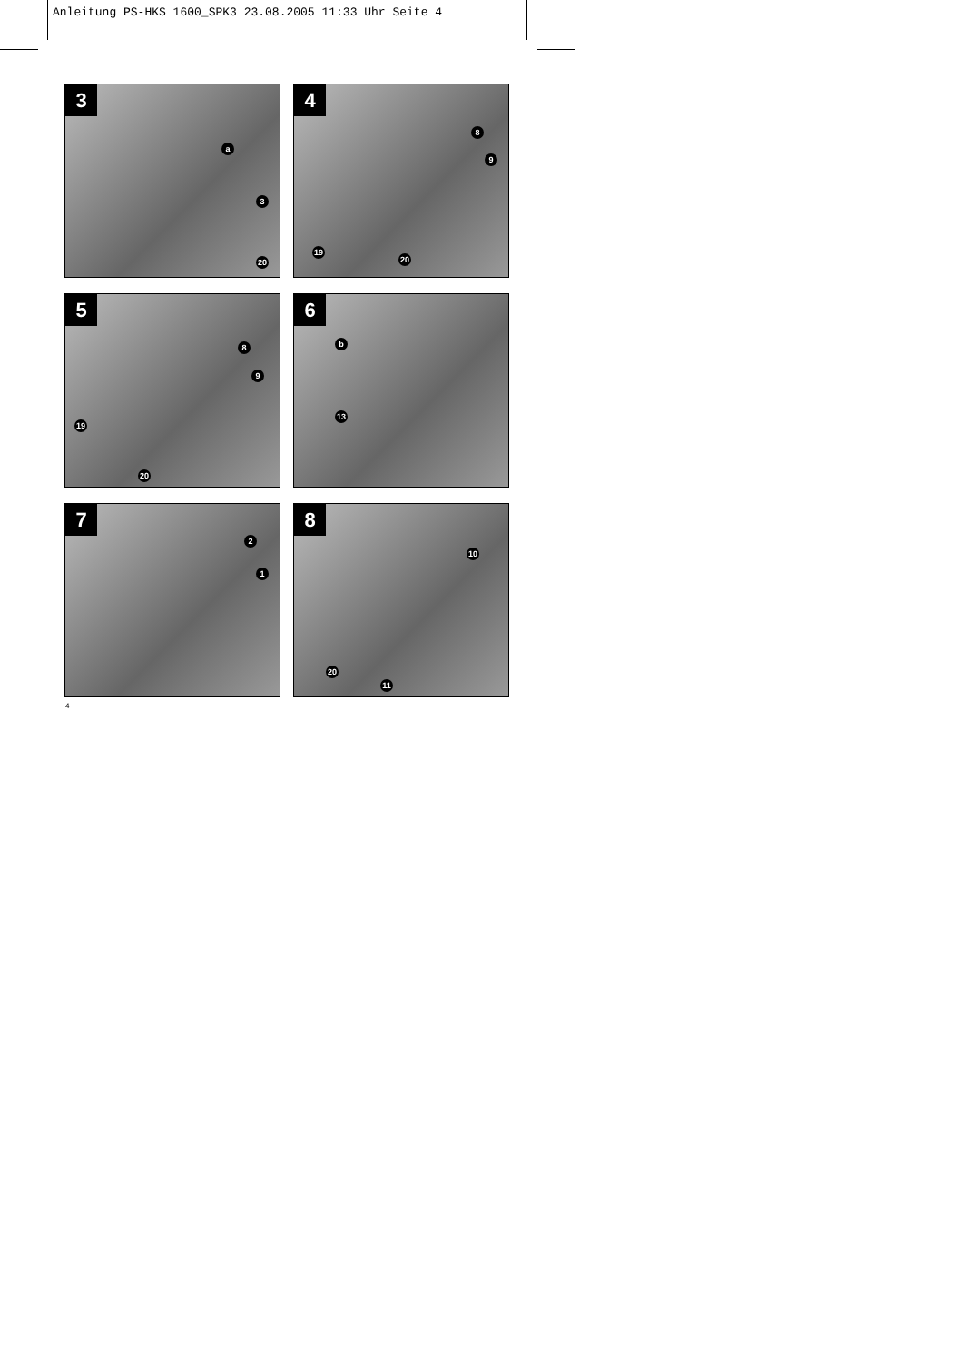Anleitung PS-HKS 1600_SPK3 23.08.2005 11:33 Uhr Seite 4
3
a
3
20
4
8
9
19
20
5
8
9
19
20
6
b
13
7
2
1
8
10
20
11
4